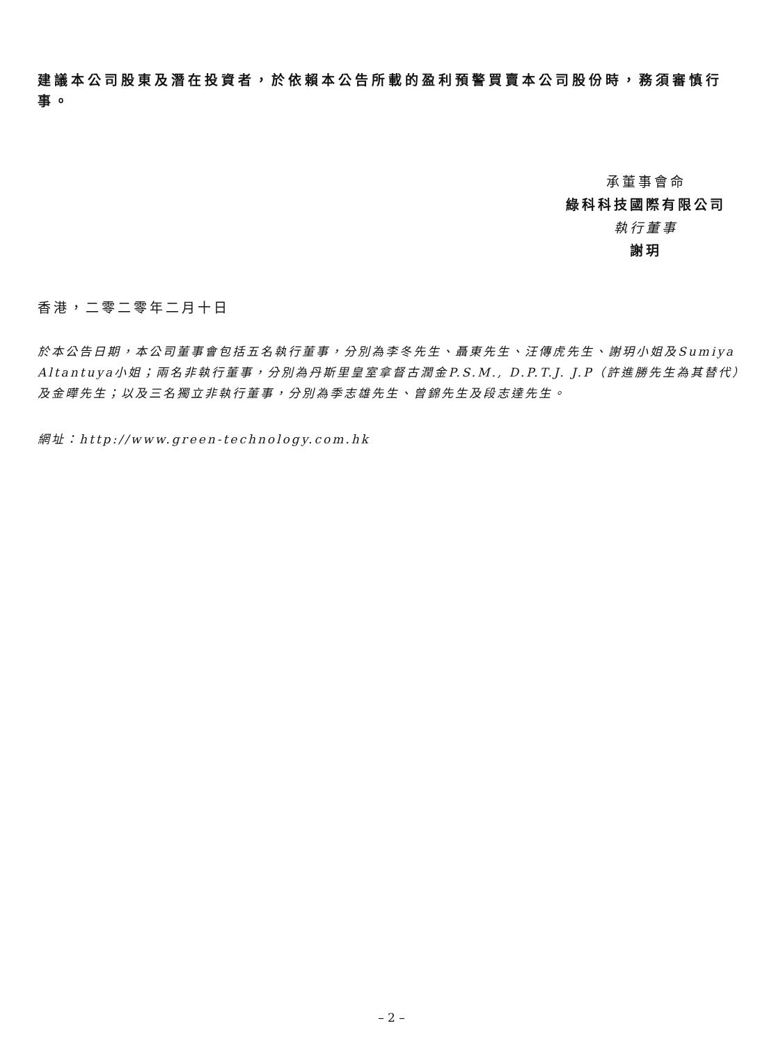建議本公司股東及潛在投資者，於依賴本公告所載的盈利預警買賣本公司股份時，務須審慎行事。
承董事會命
綠科科技國際有限公司
執行董事
謝玥
香港，二零二零年二月十日
於本公告日期，本公司董事會包括五名執行董事，分別為李冬先生、聶東先生、汪傳虎先生、謝玥小姐及Sumiya Altantuya小姐；兩名非執行董事，分別為丹斯里皇室拿督古潤金P.S.M., D.P.T.J. J.P（許進勝先生為其替代）及金曄先生；以及三名獨立非執行董事，分別為季志雄先生、曾錦先生及段志達先生。
網址：http://www.green-technology.com.hk
– 2 –